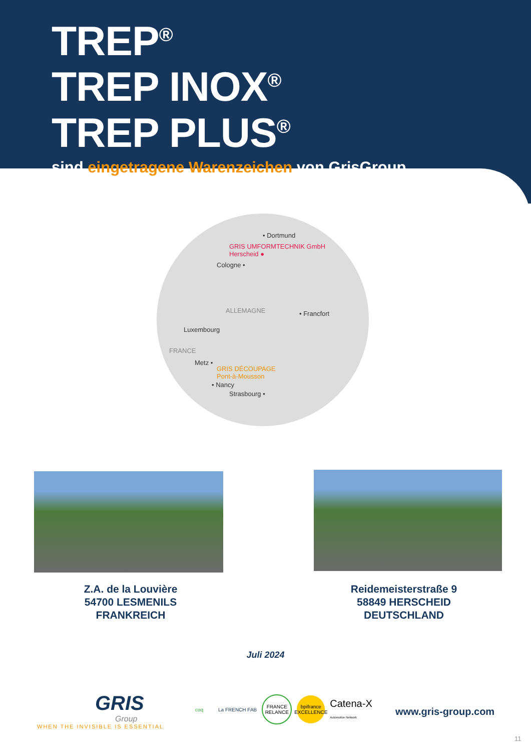TREP<sup>®</sup>
TREP INOX<sup>®</sup>
TREP PLUS<sup>®</sup>
sind eingetragene Warenzeichen von GrisGroup
• Dortmund
GRIS UMFORMTECHNIK GmbH
Herscheid ●
Cologne •
ALLEMAGNE • Francfort
Luxembourg
FRANCE
Metz •
GRIS DÉCOUPAGE
Pont-à-Mousson
• Nancy
Strasbourg •
Z.A. de la Louvière
54700 LESMENILS
FRANKREICH
Reidemeisterstraße 9
58849 HERSCHEID
DEUTSCHLAND
Juli 2024
GRIS
Group
WHEN THE INVISIBLE IS ESSENTIAL
coq
La FRENCH FAB
FRANCE RELANCE
bpifrance EXCELLENCE
Catena-X
Automotive Network
www.gris-group.com
11